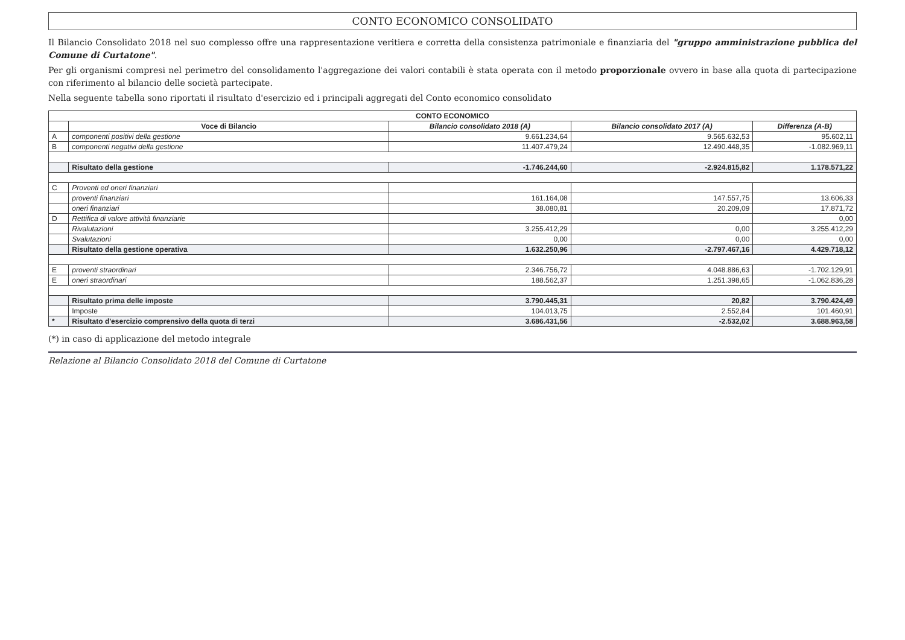CONTO ECONOMICO CONSOLIDATO
Il Bilancio Consolidato 2018 nel suo complesso offre una rappresentazione veritiera e corretta della consistenza patrimoniale e finanziaria del "gruppo amministrazione pubblica del Comune di Curtatone".
Per gli organismi compresi nel perimetro del consolidamento l'aggregazione dei valori contabili è stata operata con il metodo proporzionale ovvero in base alla quota di partecipazione con riferimento al bilancio delle società partecipate.
Nella seguente tabella sono riportati il risultato d'esercizio ed i principali aggregati del Conto economico consolidato
| CONTO ECONOMICO | | | | |
| --- | --- | --- | --- | --- |
| | Voce di Bilancio | Bilancio consolidato 2018 (A) | Bilancio consolidato 2017 (A) | Differenza (A-B) |
| A | componenti positivi della gestione | 9.661.234,64 | 9.565.632,53 | 95.602,11 |
| B | componenti negativi della gestione | 11.407.479,24 | 12.490.448,35 | -1.082.969,11 |
| | Risultato della gestione | -1.746.244,60 | -2.924.815,82 | 1.178.571,22 |
| C | Proventi ed oneri finanziari | | | |
| | proventi finanziari | 161.164,08 | 147.557,75 | 13.606,33 |
| | oneri finanziari | 38.080,81 | 20.209,09 | 17.871,72 |
| D | Rettifica di valore attività finanziarie | | | 0,00 |
| | Rivalutazioni | 3.255.412,29 | 0,00 | 3.255.412,29 |
| | Svalutazioni | 0,00 | 0,00 | 0,00 |
| | Risultato della gestione operativa | 1.632.250,96 | -2.797.467,16 | 4.429.718,12 |
| E | proventi straordinari | 2.346.756,72 | 4.048.886,63 | -1.702.129,91 |
| E | oneri straordinari | 188.562,37 | 1.251.398,65 | -1.062.836,28 |
| | Risultato prima delle imposte | 3.790.445,31 | 20,82 | 3.790.424,49 |
| | Imposte | 104.013,75 | 2.552,84 | 101.460,91 |
| * | Risultato d'esercizio comprensivo della quota di terzi | 3.686.431,56 | -2.532,02 | 3.688.963,58 |
(*) in caso di applicazione del metodo integrale
Relazione al Bilancio Consolidato 2018 del Comune di Curtatone